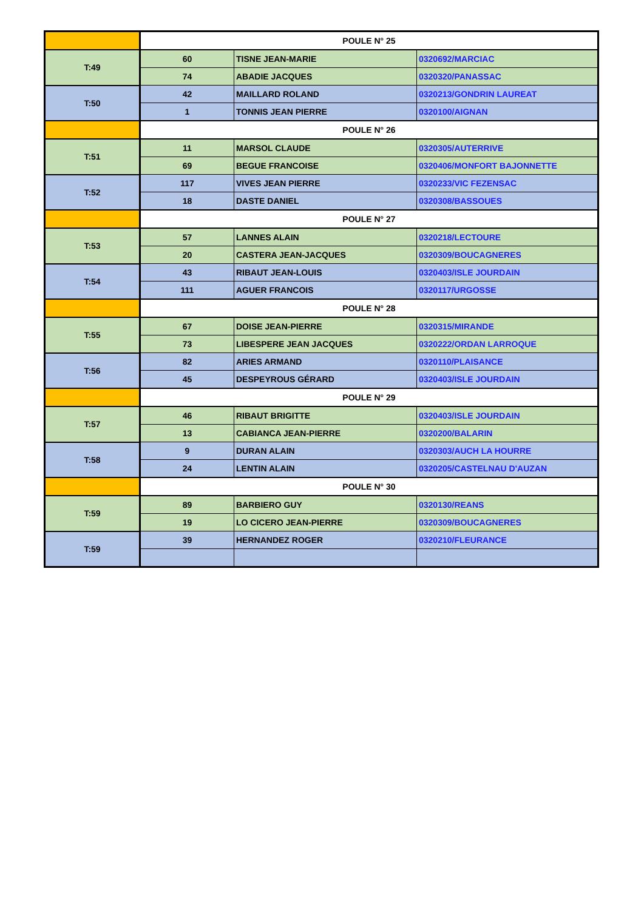| | POULE N° 25 | | |
| T:49 | 60 | TISNE JEAN-MARIE | 0320692/MARCIAC |
| | 74 | ABADIE JACQUES | 0320320/PANASSAC |
| T:50 | 42 | MAILLARD ROLAND | 0320213/GONDRIN LAUREAT |
| | 1 | TONNIS JEAN PIERRE | 0320100/AIGNAN |
| | POULE N° 26 | | |
| T:51 | 11 | MARSOL CLAUDE | 0320305/AUTERRIVE |
| | 69 | BEGUE FRANCOISE | 0320406/MONFORT BAJONNETTE |
| T:52 | 117 | VIVES JEAN PIERRE | 0320233/VIC FEZENSAC |
| | 18 | DASTE DANIEL | 0320308/BASSOUES |
| | POULE N° 27 | | |
| T:53 | 57 | LANNES ALAIN | 0320218/LECTOURE |
| | 20 | CASTERA JEAN-JACQUES | 0320309/BOUCAGNERES |
| T:54 | 43 | RIBAUT JEAN-LOUIS | 0320403/ISLE JOURDAIN |
| | 111 | AGUER FRANCOIS | 0320117/URGOSSE |
| | POULE N° 28 | | |
| T:55 | 67 | DOISE JEAN-PIERRE | 0320315/MIRANDE |
| | 73 | LIBESPERE JEAN JACQUES | 0320222/ORDAN LARROQUE |
| T:56 | 82 | ARIES ARMAND | 0320110/PLAISANCE |
| | 45 | DESPEYROUS GÉRARD | 0320403/ISLE JOURDAIN |
| | POULE N° 29 | | |
| T:57 | 46 | RIBAUT BRIGITTE | 0320403/ISLE JOURDAIN |
| | 13 | CABIANCA JEAN-PIERRE | 0320200/BALARIN |
| T:58 | 9 | DURAN ALAIN | 0320303/AUCH LA HOURRE |
| | 24 | LENTIN ALAIN | 0320205/CASTELNAU D'AUZAN |
| | POULE N° 30 | | |
| T:59 | 89 | BARBIERO GUY | 0320130/REANS |
| | 19 | LO CICERO JEAN-PIERRE | 0320309/BOUCAGNERES |
| T:59 | 39 | HERNANDEZ ROGER | 0320210/FLEURANCE |